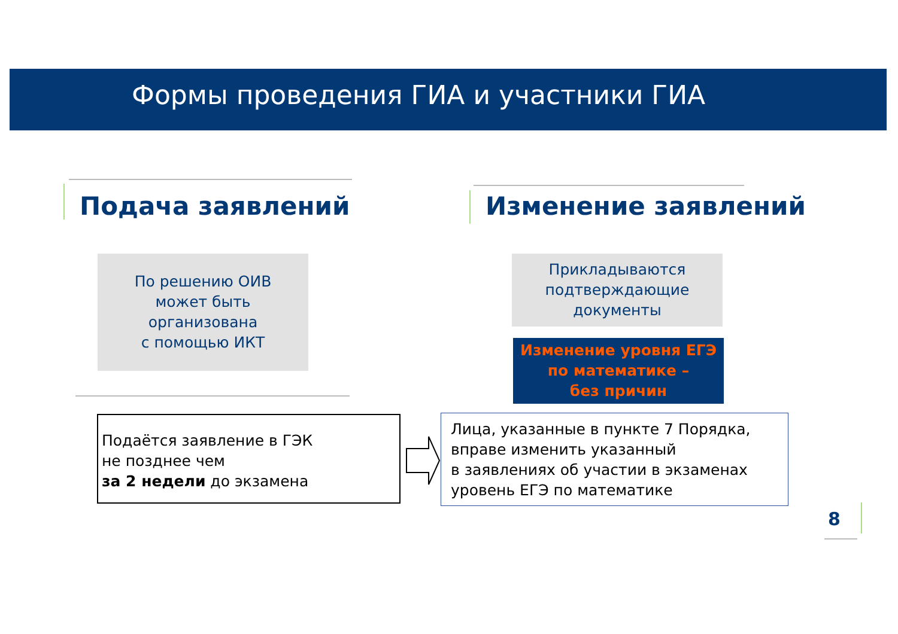Формы проведения ГИА и участники ГИА
Подача заявлений Изменение заявлений
По решению ОИВ
может быть
организована
с помощью ИКТ
Прикладываются
подтверждающие
документы
Изменение уровня ЕГЭ
по математике –
без причин
Подаётся заявление в ГЭК
не позднее чем
за 2 недели до экзамена
Лица, указанные в пункте 7 Порядка,
вправе изменить указанный
в заявлениях об участии в экзаменах
уровень ЕГЭ по математике
8